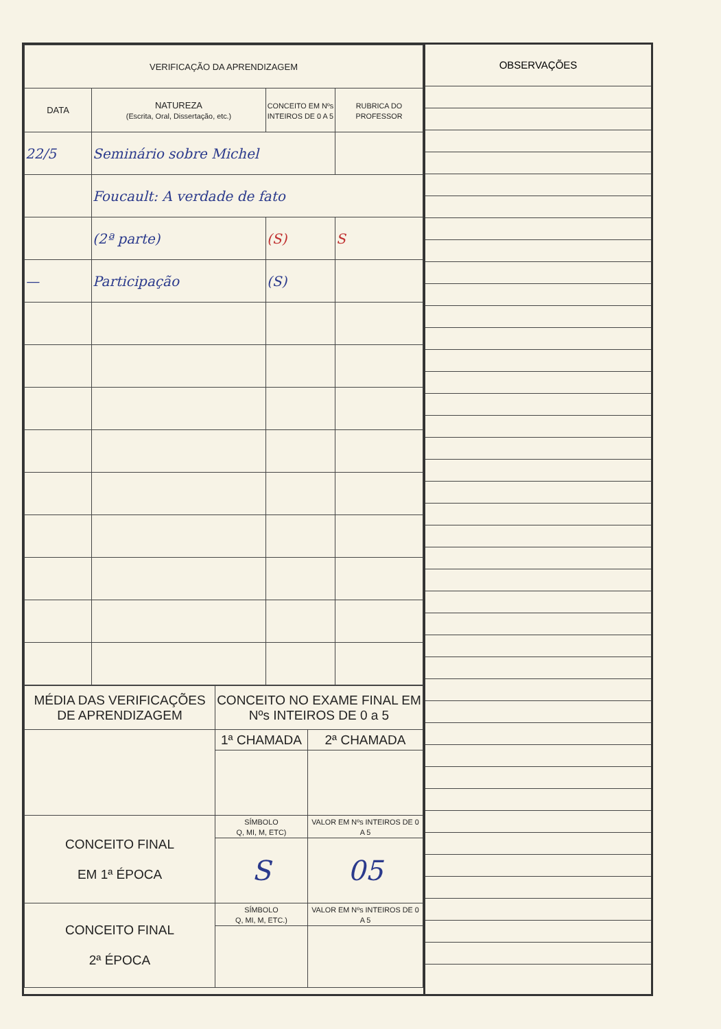| VERIFICAÇÃO DA APRENDIZAGEM | | | |
| --- | --- | --- | --- |
| DATA | NATUREZA (Escrita, Oral, Dissertação, etc.) | CONCEITO EM Nºs INTEIROS DE 0 A 5 | RUBRICA DO PROFESSOR |
| 22/5 | Seminário sobre Michel | | |
| | Foucault: A verdade de fato | | |
| | (2ª parte) | (S) | S |
| — | Participação | (S) | |
| MÉDIA DAS VERIFICAÇÕES DE APRENDIZAGEM | CONCEITO NO EXAME FINAL EM Nºs INTEIROS DE 0 a 5 | |
| | 1ª CHAMADA | 2ª CHAMADA |
| CONCEITO FINAL EM 1ª ÉPOCA | SÍMBOLO Q, MI, M, ETC) | VALOR EM Nºs INTEIROS DE 0 A 5 |
| | S | 05 |
| CONCEITO FINAL 2ª ÉPOCA | SÍMBOLO Q, MI, M, ETC.) | VALOR EM Nºs INTEIROS DE 0 A 5 |
OBSERVAÇÕES